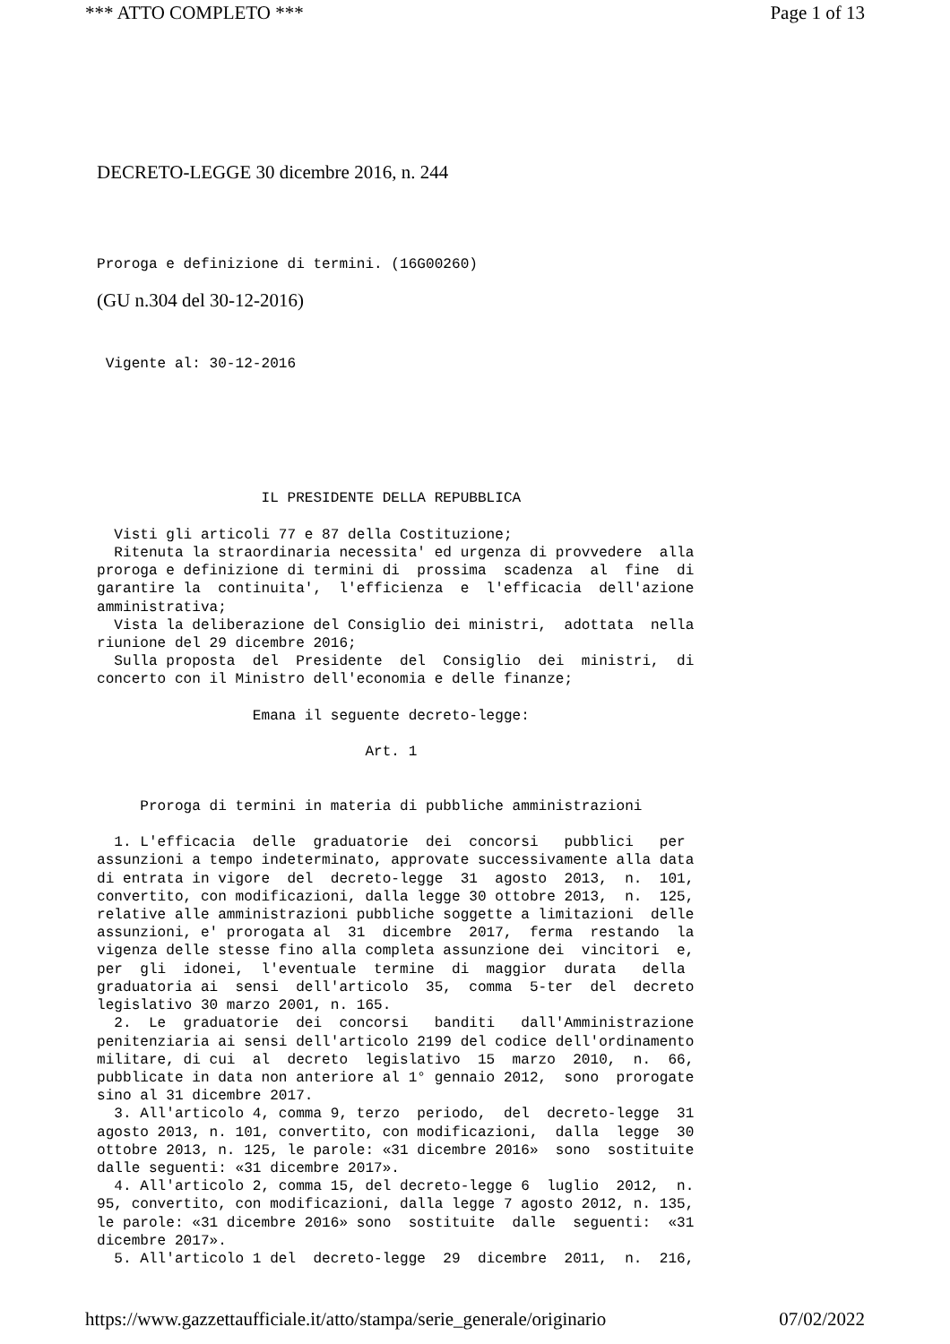*** ATTO COMPLETO *** Page 1 of 13
DECRETO-LEGGE 30 dicembre 2016, n. 244
Proroga e definizione di termini. (16G00260)
(GU n.304 del 30-12-2016)
 Vigente al: 30-12-2016
                   IL PRESIDENTE DELLA REPUBBLICA

  Visti gli articoli 77 e 87 della Costituzione;
  Ritenuta la straordinaria necessita' ed urgenza di provvedere  alla
proroga e definizione di termini di  prossima  scadenza  al  fine  di
garantire la  continuita',  l'efficienza  e  l'efficacia  dell'azione
amministrativa;
  Vista la deliberazione del Consiglio dei ministri,  adottata  nella
riunione del 29 dicembre 2016;
  Sulla proposta  del  Presidente  del  Consiglio  dei  ministri,  di
concerto con il Ministro dell'economia e delle finanze;

                  Emana il seguente decreto-legge:

                               Art. 1


     Proroga di termini in materia di pubbliche amministrazioni

  1. L'efficacia  delle  graduatorie  dei  concorsi   pubblici   per
assunzioni a tempo indeterminato, approvate successivamente alla data
di entrata in vigore  del  decreto-legge  31  agosto  2013,  n.  101,
convertito, con modificazioni, dalla legge 30 ottobre 2013,  n.  125,
relative alle amministrazioni pubbliche soggette a limitazioni  delle
assunzioni, e' prorogata al  31  dicembre  2017,  ferma  restando  la
vigenza delle stesse fino alla completa assunzione dei  vincitori  e,
per  gli  idonei,  l'eventuale  termine  di  maggior  durata   della
graduatoria ai  sensi  dell'articolo  35,  comma  5-ter  del  decreto
legislativo 30 marzo 2001, n. 165.
  2.  Le  graduatorie  dei  concorsi   banditi   dall'Amministrazione
penitenziaria ai sensi dell'articolo 2199 del codice dell'ordinamento
militare, di cui  al  decreto  legislativo  15  marzo  2010,  n.  66,
pubblicate in data non anteriore al 1° gennaio 2012,  sono  prorogate
sino al 31 dicembre 2017.
  3. All'articolo 4, comma 9, terzo  periodo,  del  decreto-legge  31
agosto 2013, n. 101, convertito, con modificazioni,  dalla  legge  30
ottobre 2013, n. 125, le parole: «31 dicembre 2016»  sono  sostituite
dalle seguenti: «31 dicembre 2017».
  4. All'articolo 2, comma 15, del decreto-legge 6  luglio  2012,  n.
95, convertito, con modificazioni, dalla legge 7 agosto 2012, n. 135,
le parole: «31 dicembre 2016» sono  sostituite  dalle  seguenti:  «31
dicembre 2017».
  5. All'articolo 1 del  decreto-legge  29  dicembre  2011,  n.  216,
https://www.gazzettaufficiale.it/atto/stampa/serie_generale/originario 07/02/2022